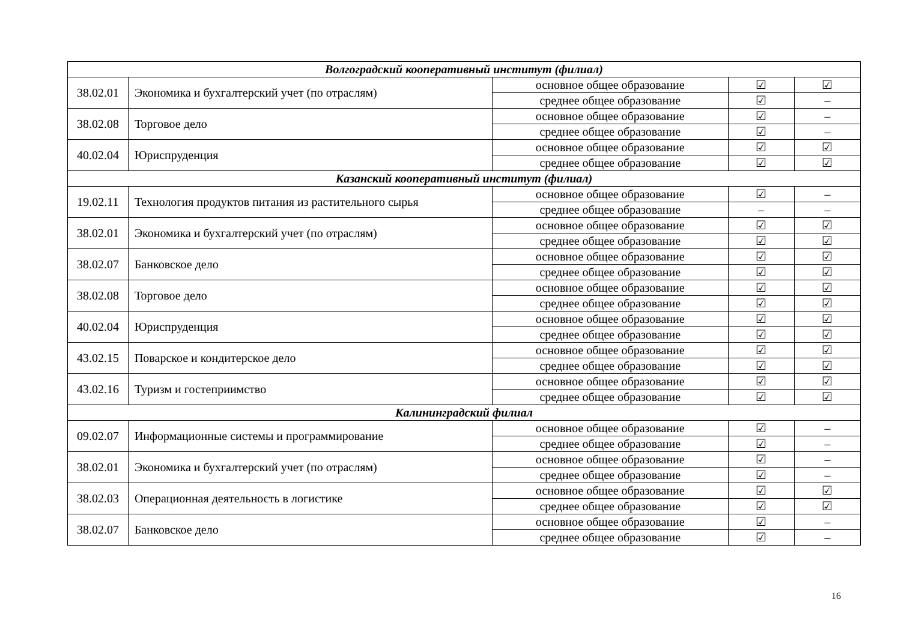| Волгоградский кооперативный институт (филиал) | | | | |
| 38.02.01 | Экономика и бухгалтерский учет (по отраслям) | основное общее образование | ☑ | ☑ |
| | | среднее общее образование | ☑ | – |
| 38.02.08 | Торговое дело | основное общее образование | ☑ | – |
| | | среднее общее образование | ☑ | – |
| 40.02.04 | Юриспруденция | основное общее образование | ☑ | ☑ |
| | | среднее общее образование | ☑ | ☑ |
| Казанский кооперативный институт (филиал) | | | | |
| 19.02.11 | Технология продуктов питания из растительного сырья | основное общее образование | ☑ | – |
| | | среднее общее образование | – | – |
| 38.02.01 | Экономика и бухгалтерский учет (по отраслям) | основное общее образование | ☑ | ☑ |
| | | среднее общее образование | ☑ | ☑ |
| 38.02.07 | Банковское дело | основное общее образование | ☑ | ☑ |
| | | среднее общее образование | ☑ | ☑ |
| 38.02.08 | Торговое дело | основное общее образование | ☑ | ☑ |
| | | среднее общее образование | ☑ | ☑ |
| 40.02.04 | Юриспруденция | основное общее образование | ☑ | ☑ |
| | | среднее общее образование | ☑ | ☑ |
| 43.02.15 | Поварское и кондитерское дело | основное общее образование | ☑ | ☑ |
| | | среднее общее образование | ☑ | ☑ |
| 43.02.16 | Туризм и гостеприимство | основное общее образование | ☑ | ☑ |
| | | среднее общее образование | ☑ | ☑ |
| Калининградский филиал | | | | |
| 09.02.07 | Информационные системы и программирование | основное общее образование | ☑ | – |
| | | среднее общее образование | ☑ | – |
| 38.02.01 | Экономика и бухгалтерский учет (по отраслям) | основное общее образование | ☑ | – |
| | | среднее общее образование | ☑ | – |
| 38.02.03 | Операционная деятельность в логистике | основное общее образование | ☑ | ☑ |
| | | среднее общее образование | ☑ | ☑ |
| 38.02.07 | Банковское дело | основное общее образование | ☑ | – |
| | | среднее общее образование | ☑ | – |
16